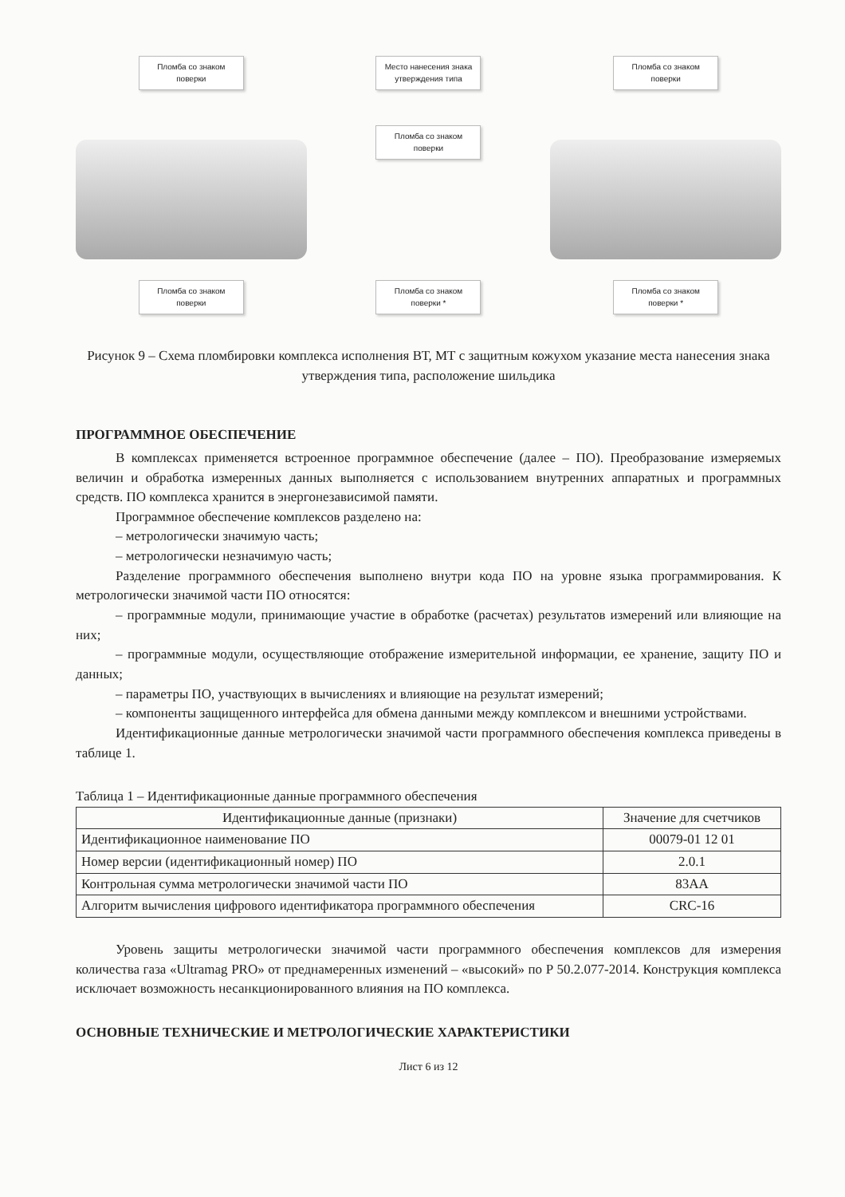Пломба со знаком поверки
Место нанесения знака утверждения типа
Пломба со знаком поверки
Пломба со знаком поверки
Пломба со знаком поверки
Пломба со знаком поверки *
Пломба со знаком поверки *
Рисунок 9 – Схема пломбировки комплекса исполнения ВТ, МТ с защитным кожухом указание места нанесения знака утверждения типа, расположение шильдика
ПРОГРАММНОЕ ОБЕСПЕЧЕНИЕ
В комплексах применяется встроенное программное обеспечение (далее – ПО). Преобразование измеряемых величин и обработка измеренных данных выполняется с использованием внутренних аппаратных и программных средств. ПО комплекса хранится в энергонезависимой памяти.
Программное обеспечение комплексов разделено на:
– метрологически значимую часть;
– метрологически незначимую часть;
Разделение программного обеспечения выполнено внутри кода ПО на уровне языка программирования. К метрологически значимой части ПО относятся:
– программные модули, принимающие участие в обработке (расчетах) результатов измерений или влияющие на них;
– программные модули, осуществляющие отображение измерительной информации, ее хранение, защиту ПО и данных;
– параметры ПО, участвующих в вычислениях и влияющие на результат измерений;
– компоненты защищенного интерфейса для обмена данными между комплексом и внешними устройствами.
Идентификационные данные метрологически значимой части программного обеспечения комплекса приведены в таблице 1.
Таблица 1 – Идентификационные данные программного обеспечения
| Идентификационные данные (признаки) | Значение для счетчиков |
| --- | --- |
| Идентификационное наименование ПО | 00079-01 12 01 |
| Номер версии (идентификационный номер) ПО | 2.0.1 |
| Контрольная сумма метрологически значимой части ПО | 83AA |
| Алгоритм вычисления цифрового идентификатора программного обеспечения | CRC-16 |
Уровень защиты метрологически значимой части программного обеспечения комплексов для измерения количества газа «Ultramag PRO» от преднамеренных изменений – «высокий» по Р 50.2.077-2014. Конструкция комплекса исключает возможность несанкционированного влияния на ПО комплекса.
ОСНОВНЫЕ ТЕХНИЧЕСКИЕ И МЕТРОЛОГИЧЕСКИЕ ХАРАКТЕРИСТИКИ
Лист 6 из 12